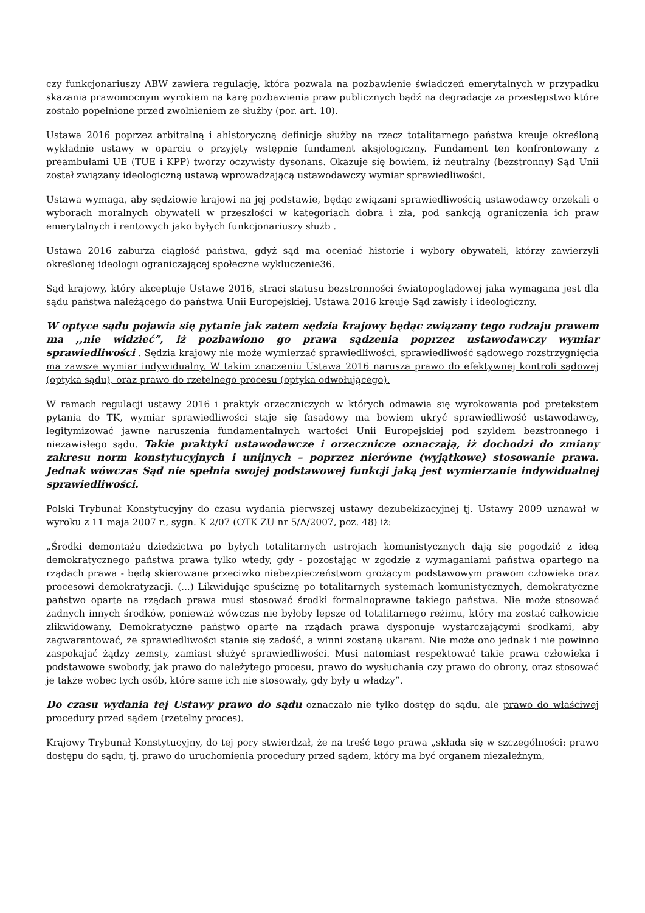czy funkcjonariuszy ABW zawiera regulację, która pozwala na pozbawienie świadczeń emerytalnych w przypadku skazania prawomocnym wyrokiem na karę pozbawienia praw publicznych bądź na degradacje za przestępstwo które zostało popełnione przed zwolnieniem ze służby (por. art. 10).
Ustawa 2016 poprzez arbitralną i ahistoryczną definicje służby na rzecz totalitarnego państwa kreuje określoną wykładnie ustawy w oparciu o przyjęty wstępnie fundament aksjologiczny. Fundament ten konfrontowany z preambułami UE (TUE i KPP) tworzy oczywisty dysonans. Okazuje się bowiem, iż neutralny (bezstronny) Sąd Unii został związany ideologiczną ustawą wprowadzającą ustawodawczy wymiar sprawiedliwości.
Ustawa wymaga, aby sędziowie krajowi na jej podstawie, będąc związani sprawiedliwością ustawodawcy orzekali o wyborach moralnych obywateli w przeszłości w kategoriach dobra i zła, pod sankcją ograniczenia ich praw emerytalnych i rentowych jako byłych funkcjonariuszy służb .
Ustawa 2016 zaburza ciągłość państwa, gdyż sąd ma oceniać historie i wybory obywateli, którzy zawierzyli określonej ideologii ograniczającej społeczne wykluczenie36.
Sąd krajowy, który akceptuje Ustawę 2016, straci statusu bezstronności światopoglądowej jaka wymagana jest dla sądu państwa należącego do państwa Unii Europejskiej. Ustawa 2016 kreuje Sąd zawisły i ideologiczny.
W optyce sądu pojawia się pytanie jak zatem sędzia krajowy będąc związany tego rodzaju prawem ma ,,nie widzieć”, iż pozbawiono go prawa sądzenia poprzez ustawodawczy wymiar sprawiedliwości . Sędzia krajowy nie może wymierzać sprawiedliwości, sprawiedliwość sądowego rozstrzygnięcia ma zawsze wymiar indywidualny. W takim znaczeniu Ustawa 2016 narusza prawo do efektywnej kontroli sądowej (optyka sądu), oraz prawo do rzetelnego procesu (optyka odwołującego).
W ramach regulacji ustawy 2016 i praktyk orzeczniczych w których odmawia się wyrokowania pod pretekstem pytania do TK, wymiar sprawiedliwości staje się fasadowy ma bowiem ukryć sprawiedliwość ustawodawcy, legitymizować jawne naruszenia fundamentalnych wartości Unii Europejskiej pod szyldem bezstronnego i niezawisłego sądu. Takie praktyki ustawodawcze i orzecznicze oznaczają, iż dochodzi do zmiany zakresu norm konstytucyjnych i unijnych – poprzez nierówne (wyjątkowe) stosowanie prawa. Jednak wówczas Sąd nie spełnia swojej podstawowej funkcji jaką jest wymierzanie indywidualnej sprawiedliwości.
Polski Trybunał Konstytucyjny do czasu wydania pierwszej ustawy dezubekizacyjnej tj. Ustawy 2009 uznawał w wyroku z 11 maja 2007 r., sygn. K 2/07 (OTK ZU nr 5/A/2007, poz. 48) iż:
„Środki demontażu dziedzictwa po byłych totalitarnych ustrojach komunistycznych dają się pogodzić z ideą demokratycznego państwa prawa tylko wtedy, gdy - pozostając w zgodzie z wymaganiami państwa opartego na rządach prawa - będą skierowane przeciwko niebezpieczeństwom grożącym podstawowym prawom człowieka oraz procesowi demokratyzacji. (...) Likwidując spuściznę po totalitarnych systemach komunistycznych, demokratyczne państwo oparte na rządach prawa musi stosować środki formalnoprawne takiego państwa. Nie może stosować żadnych innych środków, ponieważ wówczas nie byłoby lepsze od totalitarnego reżimu, który ma zostać całkowicie zlikwidowany. Demokratyczne państwo oparte na rządach prawa dysponuje wystarczającymi środkami, aby zagwarantować, że sprawiedliwości stanie się zadość, a winni zostaną ukarani. Nie może ono jednak i nie powinno zaspokajać żądzy zemsty, zamiast służyć sprawiedliwości. Musi natomiast respektować takie prawa człowieka i podstawowe swobody, jak prawo do należytego procesu, prawo do wysłuchania czy prawo do obrony, oraz stosować je także wobec tych osób, które same ich nie stosowały, gdy były u władzy”.
Do czasu wydania tej Ustawy prawo do sądu oznaczało nie tylko dostęp do sądu, ale prawo do właściwej procedury przed sądem (rzetelny proces).
Krajowy Trybunał Konstytucyjny, do tej pory stwierdzał, że na treść tego prawa „składa się w szczególności: prawo dostępu do sądu, tj. prawo do uruchomienia procedury przed sądem, który ma być organem niezależnym,